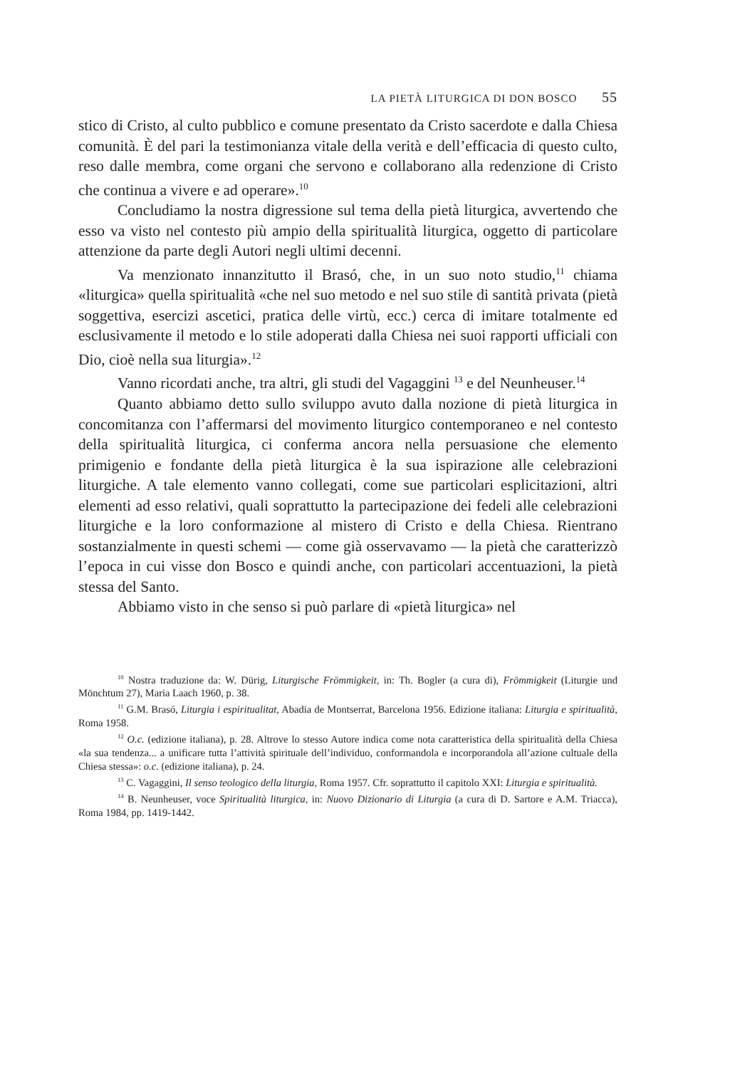LA PIETÀ LITURGICA DI DON BOSCO 55
stico di Cristo, al culto pubblico e comune presentato da Cristo sacerdote e dalla Chiesa comunità. È del pari la testimonianza vitale della verità e dell’efficacia di questo culto, reso dalle membra, come organi che servono e collaborano alla redenzione di Cristo che continua a vivere e ad operare».<sup>10</sup>
Concludiamo la nostra digressione sul tema della pietà liturgica, avvertendo che esso va visto nel contesto più ampio della spiritualità liturgica, oggetto di particolare attenzione da parte degli Autori negli ultimi decenni.
Va menzionato innanzitutto il Brasó, che, in un suo noto studio,<sup>11</sup> chiama «liturgica» quella spiritualità «che nel suo metodo e nel suo stile di santità privata (pietà soggettiva, esercizi ascetici, pratica delle virtù, ecc.) cerca di imitare totalmente ed esclusivamente il metodo e lo stile adoperati dalla Chiesa nei suoi rapporti ufficiali con Dio, cioè nella sua liturgia».<sup>12</sup>
Vanno ricordati anche, tra altri, gli studi del Vagaggini <sup>13</sup> e del Neunheuser.<sup>14</sup>
Quanto abbiamo detto sullo sviluppo avuto dalla nozione di pietà liturgica in concomitanza con l’affermarsi del movimento liturgico contemporaneo e nel contesto della spiritualità liturgica, ci conferma ancora nella persuasione che elemento primigenio e fondante della pietà liturgica è la sua ispirazione alle celebrazioni liturgiche. A tale elemento vanno collegati, come sue particolari esplicitazioni, altri elementi ad esso relativi, quali soprattutto la partecipazione dei fedeli alle celebrazioni liturgiche e la loro conformazione al mistero di Cristo e della Chiesa. Rientrano sostanzialmente in questi schemi — come già osservavamo — la pietà che caratterizzò l’epoca in cui visse don Bosco e quindi anche, con particolari accentuazioni, la pietà stessa del Santo.
Abbiamo visto in che senso si può parlare di «pietà liturgica» nel
<sup>10</sup> Nostra traduzione da: W. Dürig, Liturgische Frömmigkeit, in: Th. Bogler (a cura di), Frömmigkeit (Liturgie und Mönchtum 27), Maria Laach 1960, p. 38.
<sup>11</sup> G.M. Brasó, Liturgia i espiritualitat, Abadia de Montserrat, Barcelona 1956. Edizione italiana: Liturgia e spiritualità, Roma 1958.
<sup>12</sup> O.c. (edizione italiana), p. 28. Altrove lo stesso Autore indica come nota caratteristica della spiritualità della Chiesa «la sua tendenza... a unificare tutta l’attività spirituale dell’individuo, conformandola e incorporandola all’azione cultuale della Chiesa stessa»: o.c. (edizione italiana), p. 24.
<sup>13</sup> C. Vagaggini, Il senso teologico della liturgia, Roma 1957. Cfr. soprattutto il capitolo XXI: Liturgia e spiritualità.
<sup>14</sup> B. Neunheuser, voce Spiritualità liturgica, in: Nuovo Dizionario di Liturgia (a cura di D. Sartore e A.M. Triacca), Roma 1984, pp. 1419-1442.